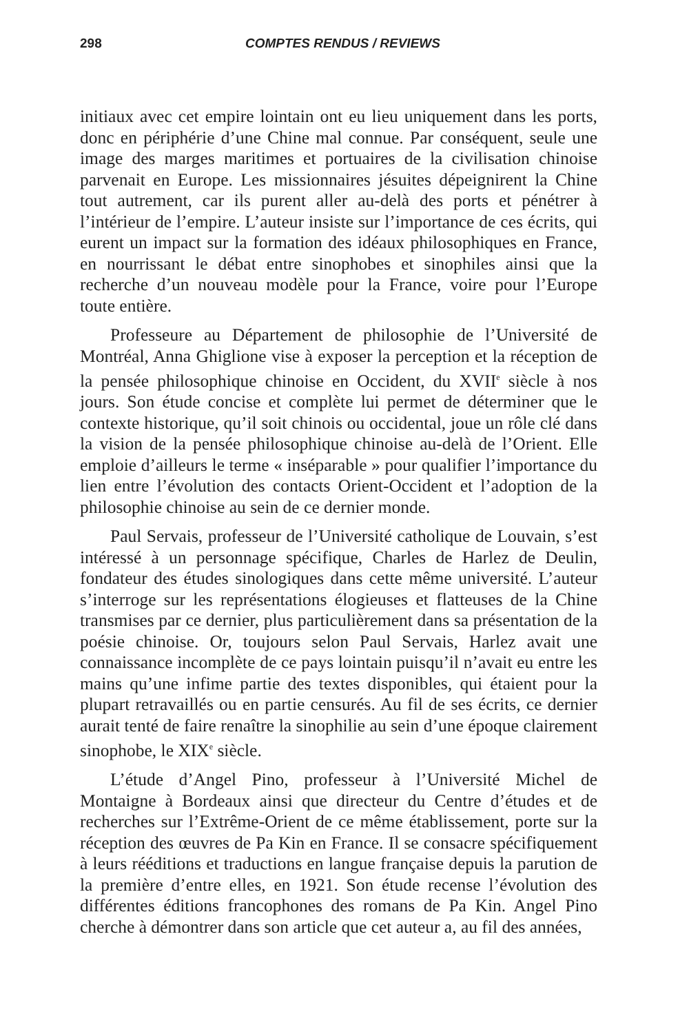298 COMPTES RENDUS / REVIEWS
initiaux avec cet empire lointain ont eu lieu uniquement dans les ports, donc en périphérie d’une Chine mal connue. Par conséquent, seule une image des marges maritimes et portuaires de la civilisation chinoise parvenait en Europe. Les missionnaires jésuites dépeignirent la Chine tout autrement, car ils purent aller au-delà des ports et pénétrer à l’intérieur de l’empire. L’auteur insiste sur l’importance de ces écrits, qui eurent un impact sur la formation des idéaux philosophiques en France, en nourrissant le débat entre sinophobes et sinophiles ainsi que la recherche d’un nouveau modèle pour la France, voire pour l’Europe toute entière.
Professeure au Département de philosophie de l’Université de Montréal, Anna Ghiglione vise à exposer la perception et la réception de la pensée philosophique chinoise en Occident, du XVII<sup>e</sup> siècle à nos jours. Son étude concise et complète lui permet de déterminer que le contexte historique, qu’il soit chinois ou occidental, joue un rôle clé dans la vision de la pensée philosophique chinoise au-delà de l’Orient. Elle emploie d’ailleurs le terme « inséparable » pour qualifier l’importance du lien entre l’évolution des contacts Orient-Occident et l’adoption de la philosophie chinoise au sein de ce dernier monde.
Paul Servais, professeur de l’Université catholique de Louvain, s’est intéressé à un personnage spécifique, Charles de Harlez de Deulin, fondateur des études sinologiques dans cette même université. L’auteur s’interroge sur les représentations élogieuses et flatteuses de la Chine transmises par ce dernier, plus particulièrement dans sa présentation de la poésie chinoise. Or, toujours selon Paul Servais, Harlez avait une connaissance incomplète de ce pays lointain puisqu’il n’avait eu entre les mains qu’une infime partie des textes disponibles, qui étaient pour la plupart retravaillés ou en partie censurés. Au fil de ses écrits, ce dernier aurait tenté de faire renaître la sinophilie au sein d’une époque clairement sinophobe, le XIX<sup>e</sup> siècle.
L’étude d’Angel Pino, professeur à l’Université Michel de Montaigne à Bordeaux ainsi que directeur du Centre d’études et de recherches sur l’Extrême-Orient de ce même établissement, porte sur la réception des œuvres de Pa Kin en France. Il se consacre spécifiquement à leurs rééditions et traductions en langue française depuis la parution de la première d’entre elles, en 1921. Son étude recense l’évolution des différentes éditions francophones des romans de Pa Kin. Angel Pino cherche à démontrer dans son article que cet auteur a, au fil des années,